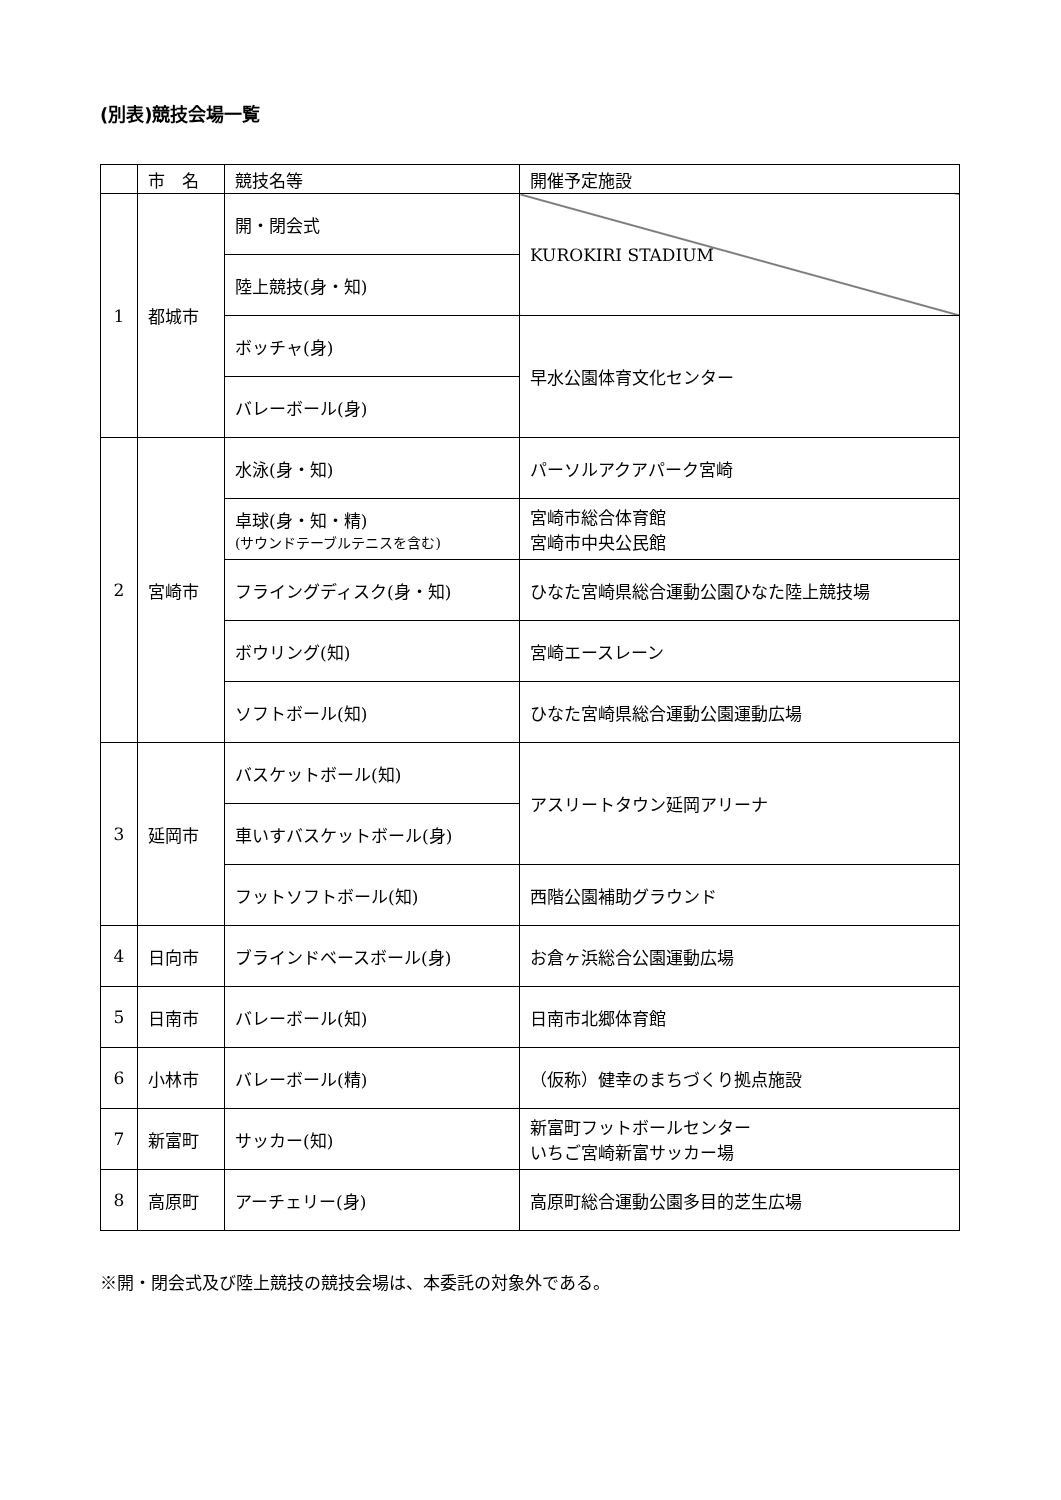(別表)競技会場一覧
| | 市 名 | 競技名等 | 開催予定施設 |
| --- | --- | --- | --- |
| 1 | 都城市 | 開・閉会式 | KUROKIRI STADIUM |
| | | 陸上競技(身・知) | |
| | | ボッチャ(身) | 早水公園体育文化センター |
| | | バレーボール(身) | |
| 2 | 宮崎市 | 水泳(身・知) | パーソルアクアパーク宮崎 |
| | | 卓球(身・知・精) (サウンドテーブルテニスを含む) | 宮崎市総合体育館 宮崎市中央公民館 |
| | | フライングディスク(身・知) | ひなた宮崎県総合運動公園ひなた陸上競技場 |
| | | ボウリング(知) | 宮崎エースレーン |
| | | ソフトボール(知) | ひなた宮崎県総合運動公園運動広場 |
| 3 | 延岡市 | バスケットボール(知) | アスリートタウン延岡アリーナ |
| | | 車いすバスケットボール(身) | |
| | | フットソフトボール(知) | 西階公園補助グラウンド |
| 4 | 日向市 | ブラインドベースボール(身) | お倉ヶ浜総合公園運動広場 |
| 5 | 日南市 | バレーボール(知) | 日南市北郷体育館 |
| 6 | 小林市 | バレーボール(精) | （仮称）健幸のまちづくり拠点施設 |
| 7 | 新富町 | サッカー(知) | 新富町フットボールセンター いちご宮崎新富サッカー場 |
| 8 | 高原町 | アーチェリー(身) | 高原町総合運動公園多目的芝生広場 |
※開・閉会式及び陸上競技の競技会場は、本委託の対象外である。